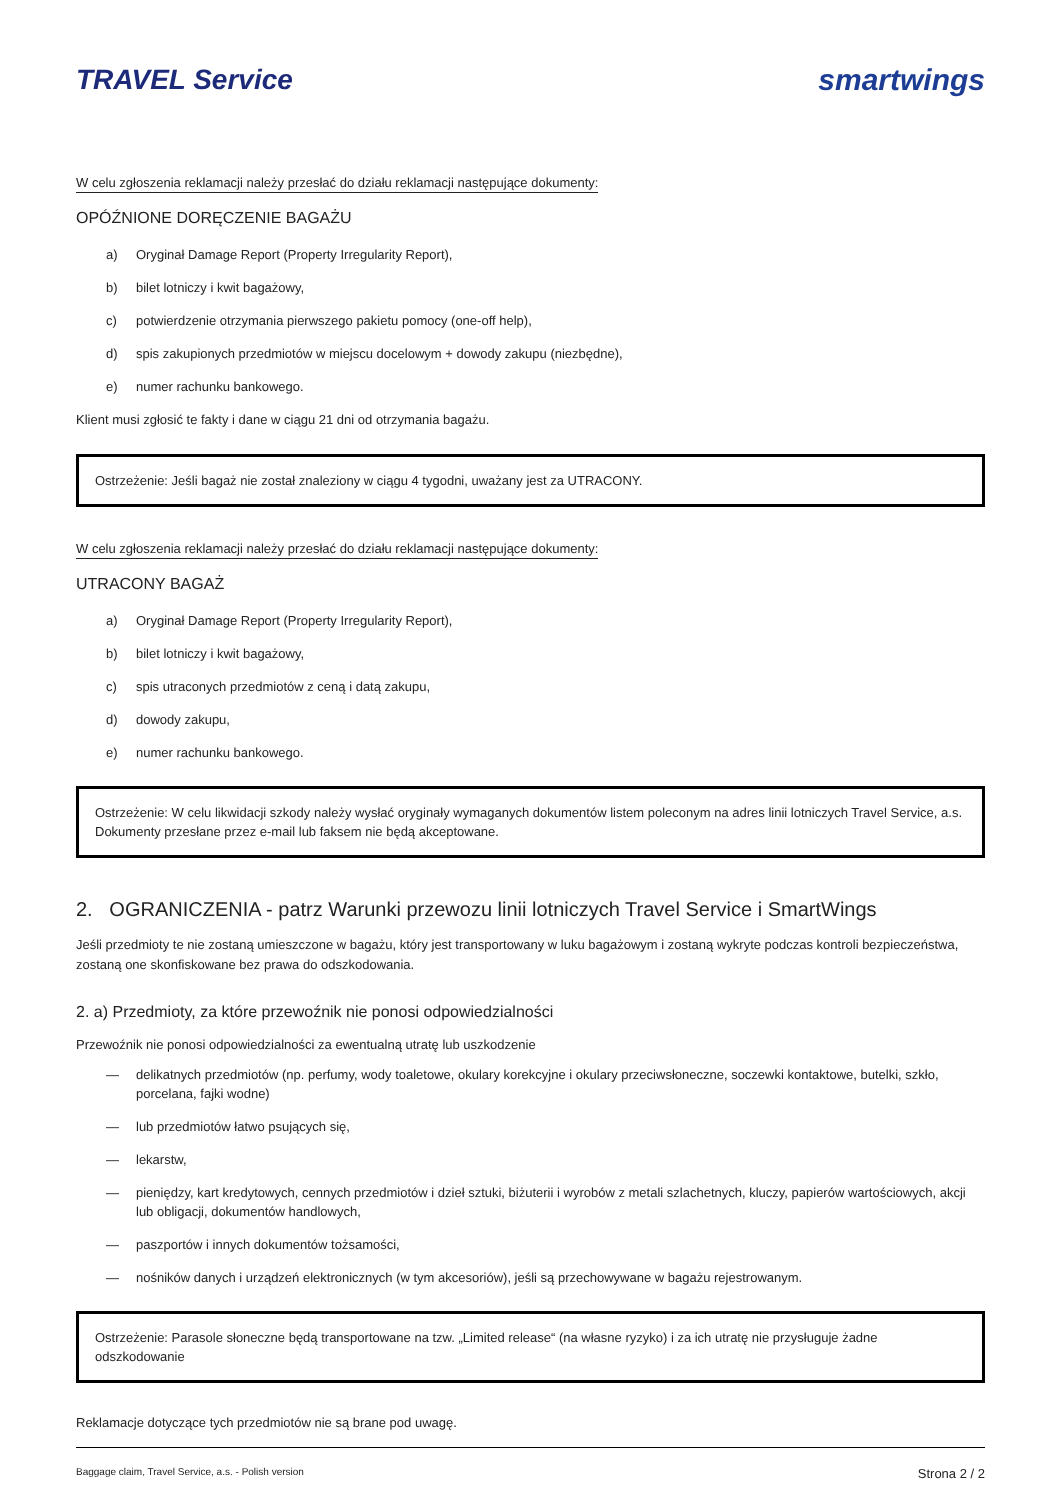TRAVEL Service smartwings
W celu zgłoszenia reklamacji należy przesłać do działu reklamacji następujące dokumenty:
OPÓŹNIONE DORĘCZENIE BAGAŻU
a) Oryginał Damage Report (Property Irregularity Report),
b) bilet lotniczy i kwit bagażowy,
c) potwierdzenie otrzymania pierwszego pakietu pomocy (one-off help),
d) spis zakupionych przedmiotów w miejscu docelowym + dowody zakupu (niezbędne),
e) numer rachunku bankowego.
Klient musi zgłosić te fakty i dane w ciągu 21 dni od otrzymania bagażu.
Ostrzeżenie: Jeśli bagaż nie został znaleziony w ciągu 4 tygodni, uważany jest za UTRACONY.
W celu zgłoszenia reklamacji należy przesłać do działu reklamacji następujące dokumenty:
UTRACONY BAGAŻ
a) Oryginał Damage Report (Property Irregularity Report),
b) bilet lotniczy i kwit bagażowy,
c) spis utraconych przedmiotów z ceną i datą zakupu,
d) dowody zakupu,
e) numer rachunku bankowego.
Ostrzeżenie: W celu likwidacji szkody należy wysłać oryginały wymaganych dokumentów listem poleconym na adres linii lotniczych Travel Service, a.s. Dokumenty przesłane przez e-mail lub faksem nie będą akceptowane.
2. OGRANICZENIA - patrz Warunki przewozu linii lotniczych Travel Service i SmartWings
Jeśli przedmioty te nie zostaną umieszczone w bagażu, który jest transportowany w luku bagażowym i zostaną wykryte podczas kontroli bezpieczeństwa, zostaną one skonfiskowane bez prawa do odszkodowania.
2. a) Przedmioty, za które przewoźnik nie ponosi odpowiedzialności
Przewoźnik nie ponosi odpowiedzialności za ewentualną utratę lub uszkodzenie
— delikatnych przedmiotów (np. perfumy, wody toaletowe, okulary korekcyjne i okulary przeciwsłoneczne, soczewki kontaktowe, butelki, szkło, porcelana, fajki wodne)
— lub przedmiotów łatwo psujących się,
— lekarstw,
— pieniędzy, kart kredytowych, cennych przedmiotów i dzieł sztuki, biżuterii i wyrobów z metali szlachetnych, kluczy, papierów wartościowych, akcji lub obligacji, dokumentów handlowych,
— paszportów i innych dokumentów tożsamości,
— nośników danych i urządzeń elektronicznych (w tym akcesoriów), jeśli są przechowywane w bagażu rejestrowanym.
Ostrzeżenie: Parasole słoneczne będą transportowane na tzw. „Limited release“ (na własne ryzyko) i za ich utratę nie przysługuje żadne odszkodowanie
Reklamacje dotyczące tych przedmiotów nie są brane pod uwagę.
Baggage claim, Travel Service, a.s. - Polish version Strona 2 / 2